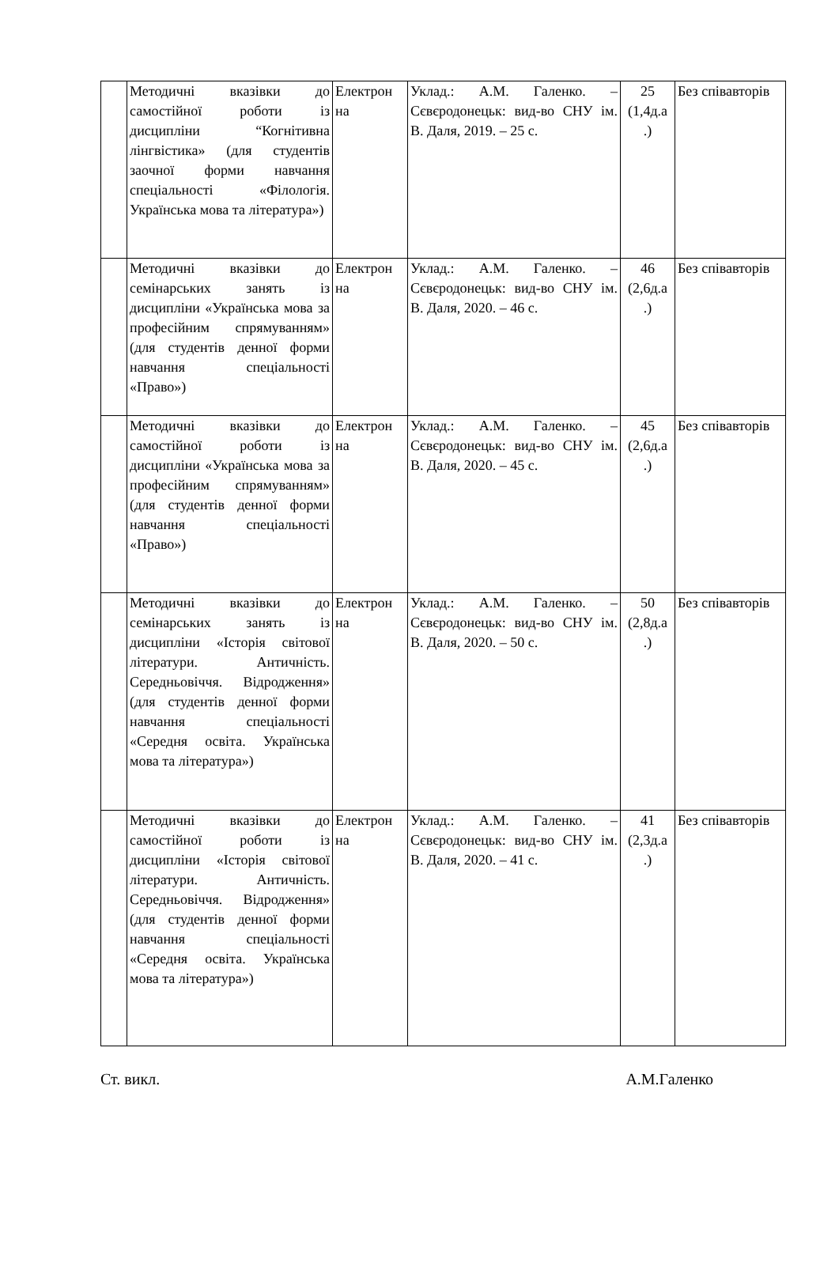| | Методичні вказівки до самостійної роботи із дисципліни “Когнітивна лінгвістика» (для студентів заочної форми навчання спеціальності «Філологія. Українська мова та література») | Електрон на | Уклад.: А.М. Галенко. – Сєвєродонецьк: вид-во СНУ ім. В. Даля, 2019. – 25 с. | 25 (1,4д.а .) | Без співавторів |
| | Методичні вказівки до семінарських занять із дисципліни «Українська мова за професійним спрямуванням» (для студентів денної форми навчання спеціальності «Право») | Електрон на | Уклад.: А.М. Галенко. – Сєвєродонецьк: вид-во СНУ ім. В. Даля, 2020. – 46 с. | 46 (2,6д.а .) | Без співавторів |
| | Методичні вказівки до самостійної роботи із дисципліни «Українська мова за професійним спрямуванням» (для студентів денної форми навчання спеціальності «Право») | Електрон на | Уклад.: А.М. Галенко. – Сєвєродонецьк: вид-во СНУ ім. В. Даля, 2020. – 45 с. | 45 (2,6д.а .) | Без співавторів |
| | Методичні вказівки до семінарських занять із дисципліни «Історія світової літератури. Античність. Середньовіччя. Відродження» (для студентів денної форми навчання спеціальності «Середня освіта. Українська мова та література») | Електрон на | Уклад.: А.М. Галенко. – Сєвєродонецьк: вид-во СНУ ім. В. Даля, 2020. – 50 с. | 50 (2,8д.а .) | Без співавторів |
| | Методичні вказівки до самостійної роботи із дисципліни «Історія світової літератури. Античність. Середньовіччя. Відродження» (для студентів денної форми навчання спеціальності «Середня освіта. Українська мова та література») | Електрон на | Уклад.: А.М. Галенко. – Сєвєродонецьк: вид-во СНУ ім. В. Даля, 2020. – 41 с. | 41 (2,3д.а .) | Без співавторів |
Ст. викл. А.М.Галенко